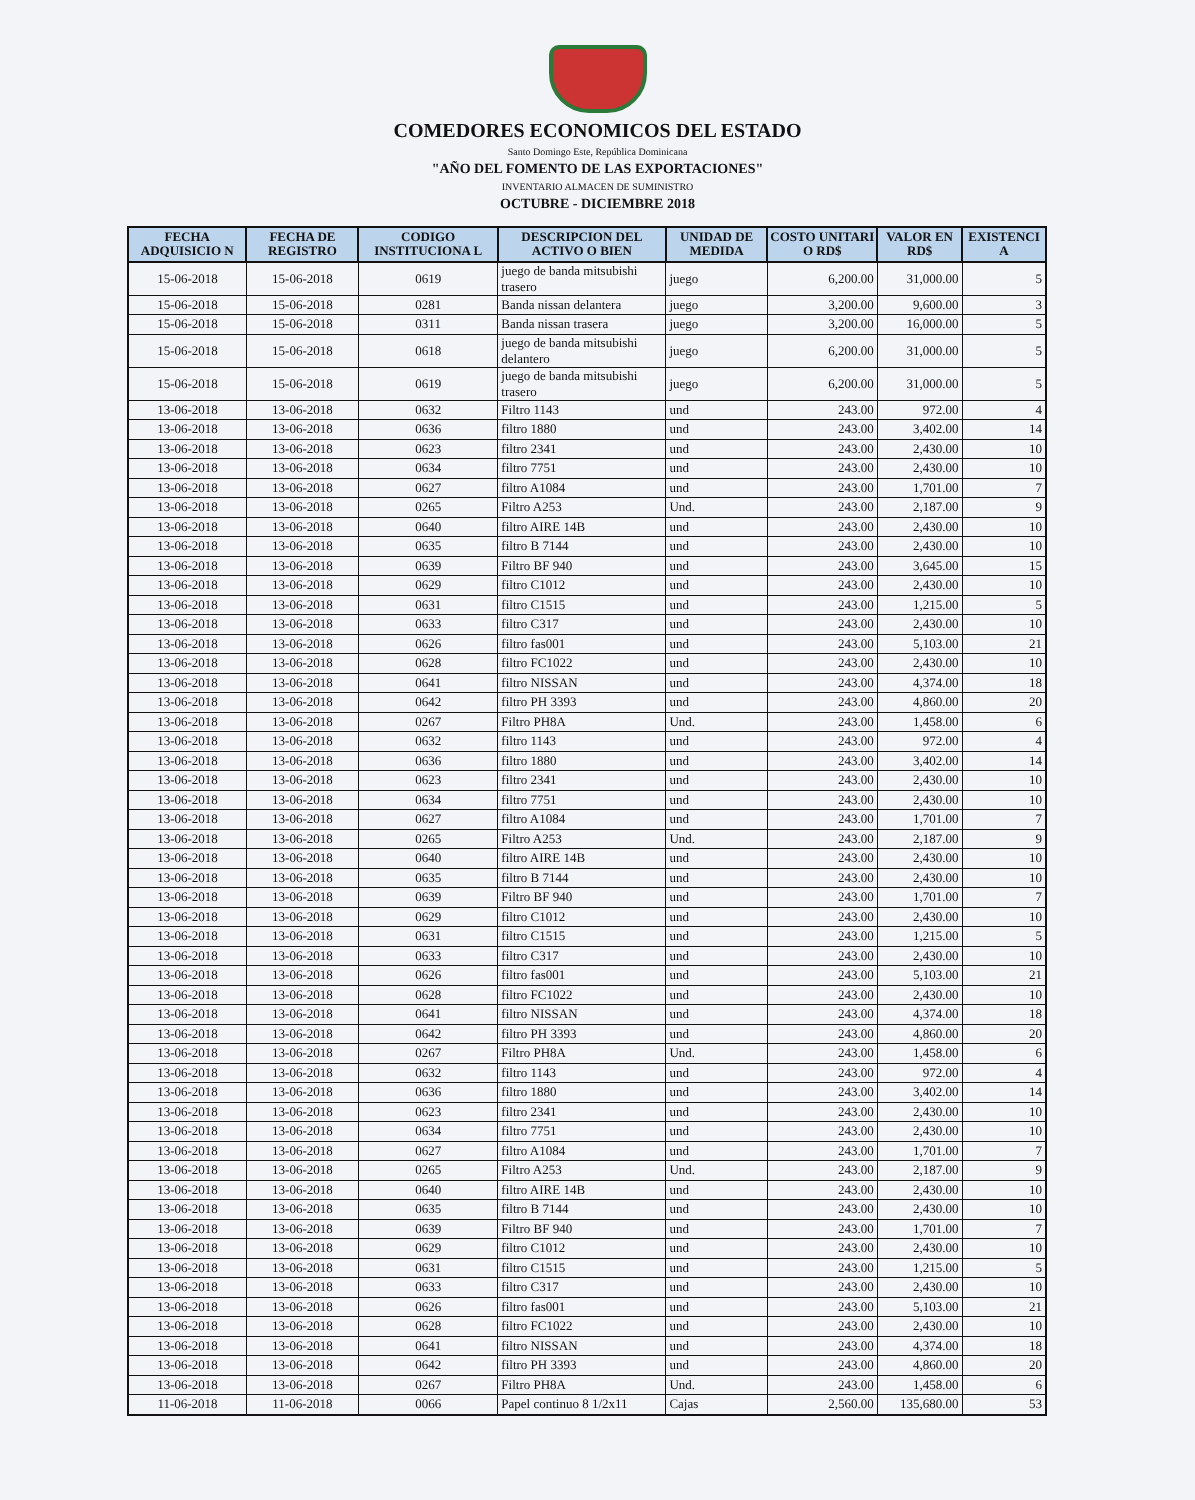COMEDORES ECONOMICOS DEL ESTADO
Santo Domingo Este, República Dominicana
"AÑO DEL FOMENTO DE LAS EXPORTACIONES"
INVENTARIO ALMACEN DE SUMINISTRO
OCTUBRE - DICIEMBRE 2018
| FECHA ADQUISICIO N | FECHA DE REGISTRO | CODIGO INSTITUCIONA L | DESCRIPCION DEL ACTIVO O BIEN | UNIDAD DE MEDIDA | COSTO UNITARI O RD$ | VALOR EN RD$ | EXISTENCI A |
| --- | --- | --- | --- | --- | --- | --- | --- |
| 15-06-2018 | 15-06-2018 | 0619 | juego de banda mitsubishi trasero | juego | 6,200.00 | 31,000.00 | 5 |
| 15-06-2018 | 15-06-2018 | 0281 | Banda nissan delantera | juego | 3,200.00 | 9,600.00 | 3 |
| 15-06-2018 | 15-06-2018 | 0311 | Banda nissan trasera | juego | 3,200.00 | 16,000.00 | 5 |
| 15-06-2018 | 15-06-2018 | 0618 | juego de banda mitsubishi delantero | juego | 6,200.00 | 31,000.00 | 5 |
| 15-06-2018 | 15-06-2018 | 0619 | juego de banda mitsubishi trasero | juego | 6,200.00 | 31,000.00 | 5 |
| 13-06-2018 | 13-06-2018 | 0632 | Filtro 1143 | und | 243.00 | 972.00 | 4 |
| 13-06-2018 | 13-06-2018 | 0636 | filtro 1880 | und | 243.00 | 3,402.00 | 14 |
| 13-06-2018 | 13-06-2018 | 0623 | filtro 2341 | und | 243.00 | 2,430.00 | 10 |
| 13-06-2018 | 13-06-2018 | 0634 | filtro 7751 | und | 243.00 | 2,430.00 | 10 |
| 13-06-2018 | 13-06-2018 | 0627 | filtro A1084 | und | 243.00 | 1,701.00 | 7 |
| 13-06-2018 | 13-06-2018 | 0265 | Filtro A253 | Und. | 243.00 | 2,187.00 | 9 |
| 13-06-2018 | 13-06-2018 | 0640 | filtro AIRE 14B | und | 243.00 | 2,430.00 | 10 |
| 13-06-2018 | 13-06-2018 | 0635 | filtro B 7144 | und | 243.00 | 2,430.00 | 10 |
| 13-06-2018 | 13-06-2018 | 0639 | Filtro BF 940 | und | 243.00 | 3,645.00 | 15 |
| 13-06-2018 | 13-06-2018 | 0629 | filtro C1012 | und | 243.00 | 2,430.00 | 10 |
| 13-06-2018 | 13-06-2018 | 0631 | filtro C1515 | und | 243.00 | 1,215.00 | 5 |
| 13-06-2018 | 13-06-2018 | 0633 | filtro C317 | und | 243.00 | 2,430.00 | 10 |
| 13-06-2018 | 13-06-2018 | 0626 | filtro fas001 | und | 243.00 | 5,103.00 | 21 |
| 13-06-2018 | 13-06-2018 | 0628 | filtro FC1022 | und | 243.00 | 2,430.00 | 10 |
| 13-06-2018 | 13-06-2018 | 0641 | filtro NISSAN | und | 243.00 | 4,374.00 | 18 |
| 13-06-2018 | 13-06-2018 | 0642 | filtro PH 3393 | und | 243.00 | 4,860.00 | 20 |
| 13-06-2018 | 13-06-2018 | 0267 | Filtro PH8A | Und. | 243.00 | 1,458.00 | 6 |
| 13-06-2018 | 13-06-2018 | 0632 | filtro 1143 | und | 243.00 | 972.00 | 4 |
| 13-06-2018 | 13-06-2018 | 0636 | filtro 1880 | und | 243.00 | 3,402.00 | 14 |
| 13-06-2018 | 13-06-2018 | 0623 | filtro 2341 | und | 243.00 | 2,430.00 | 10 |
| 13-06-2018 | 13-06-2018 | 0634 | filtro 7751 | und | 243.00 | 2,430.00 | 10 |
| 13-06-2018 | 13-06-2018 | 0627 | filtro A1084 | und | 243.00 | 1,701.00 | 7 |
| 13-06-2018 | 13-06-2018 | 0265 | Filtro A253 | Und. | 243.00 | 2,187.00 | 9 |
| 13-06-2018 | 13-06-2018 | 0640 | filtro AIRE 14B | und | 243.00 | 2,430.00 | 10 |
| 13-06-2018 | 13-06-2018 | 0635 | filtro B 7144 | und | 243.00 | 2,430.00 | 10 |
| 13-06-2018 | 13-06-2018 | 0639 | Filtro BF 940 | und | 243.00 | 1,701.00 | 7 |
| 13-06-2018 | 13-06-2018 | 0629 | filtro C1012 | und | 243.00 | 2,430.00 | 10 |
| 13-06-2018 | 13-06-2018 | 0631 | filtro C1515 | und | 243.00 | 1,215.00 | 5 |
| 13-06-2018 | 13-06-2018 | 0633 | filtro C317 | und | 243.00 | 2,430.00 | 10 |
| 13-06-2018 | 13-06-2018 | 0626 | filtro fas001 | und | 243.00 | 5,103.00 | 21 |
| 13-06-2018 | 13-06-2018 | 0628 | filtro FC1022 | und | 243.00 | 2,430.00 | 10 |
| 13-06-2018 | 13-06-2018 | 0641 | filtro NISSAN | und | 243.00 | 4,374.00 | 18 |
| 13-06-2018 | 13-06-2018 | 0642 | filtro PH 3393 | und | 243.00 | 4,860.00 | 20 |
| 13-06-2018 | 13-06-2018 | 0267 | Filtro PH8A | Und. | 243.00 | 1,458.00 | 6 |
| 13-06-2018 | 13-06-2018 | 0632 | filtro 1143 | und | 243.00 | 972.00 | 4 |
| 13-06-2018 | 13-06-2018 | 0636 | filtro 1880 | und | 243.00 | 3,402.00 | 14 |
| 13-06-2018 | 13-06-2018 | 0623 | filtro 2341 | und | 243.00 | 2,430.00 | 10 |
| 13-06-2018 | 13-06-2018 | 0634 | filtro 7751 | und | 243.00 | 2,430.00 | 10 |
| 13-06-2018 | 13-06-2018 | 0627 | filtro A1084 | und | 243.00 | 1,701.00 | 7 |
| 13-06-2018 | 13-06-2018 | 0265 | Filtro A253 | Und. | 243.00 | 2,187.00 | 9 |
| 13-06-2018 | 13-06-2018 | 0640 | filtro AIRE 14B | und | 243.00 | 2,430.00 | 10 |
| 13-06-2018 | 13-06-2018 | 0635 | filtro B 7144 | und | 243.00 | 2,430.00 | 10 |
| 13-06-2018 | 13-06-2018 | 0639 | Filtro BF 940 | und | 243.00 | 1,701.00 | 7 |
| 13-06-2018 | 13-06-2018 | 0629 | filtro C1012 | und | 243.00 | 2,430.00 | 10 |
| 13-06-2018 | 13-06-2018 | 0631 | filtro C1515 | und | 243.00 | 1,215.00 | 5 |
| 13-06-2018 | 13-06-2018 | 0633 | filtro C317 | und | 243.00 | 2,430.00 | 10 |
| 13-06-2018 | 13-06-2018 | 0626 | filtro fas001 | und | 243.00 | 5,103.00 | 21 |
| 13-06-2018 | 13-06-2018 | 0628 | filtro FC1022 | und | 243.00 | 2,430.00 | 10 |
| 13-06-2018 | 13-06-2018 | 0641 | filtro NISSAN | und | 243.00 | 4,374.00 | 18 |
| 13-06-2018 | 13-06-2018 | 0642 | filtro PH 3393 | und | 243.00 | 4,860.00 | 20 |
| 13-06-2018 | 13-06-2018 | 0267 | Filtro PH8A | Und. | 243.00 | 1,458.00 | 6 |
| 11-06-2018 | 11-06-2018 | 0066 | Papel continuo 8 1/2x11 | Cajas | 2,560.00 | 135,680.00 | 53 |